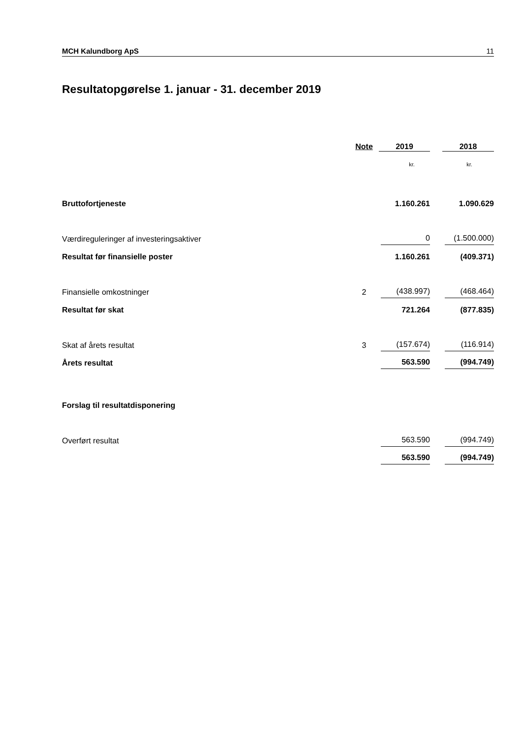MCH Kalundborg ApS 11
Resultatopgørelse 1. januar - 31. december 2019
| | Note | 2019 | 2018 |
| --- | --- | --- | --- |
| | | kr. | kr. |
| Bruttofortjeneste | | 1.160.261 | 1.090.629 |
| Værdireguleringer af investeringsaktiver | | 0 | (1.500.000) |
| Resultat før finansielle poster | | 1.160.261 | (409.371) |
| Finansielle omkostninger | 2 | (438.997) | (468.464) |
| Resultat før skat | | 721.264 | (877.835) |
| Skat af årets resultat | 3 | (157.674) | (116.914) |
| Årets resultat | | 563.590 | (994.749) |
| Forslag til resultatdisponering | | | |
| Overført resultat | | 563.590 | (994.749) |
| | | 563.590 | (994.749) |